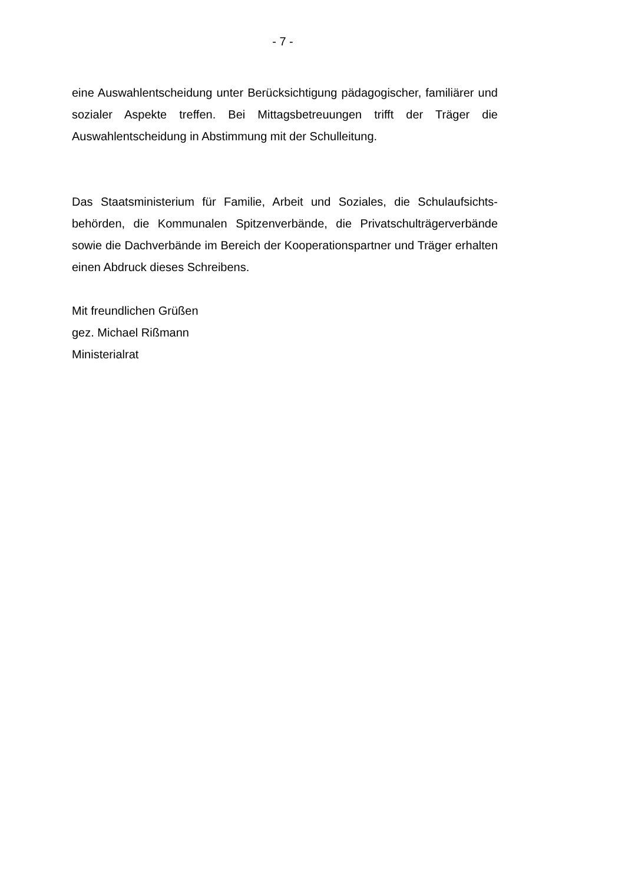- 7 -
eine Auswahlentscheidung unter Berücksichtigung pädagogischer, familiärer und sozialer Aspekte treffen. Bei Mittagsbetreuungen trifft der Träger die Auswahlentscheidung in Abstimmung mit der Schulleitung.
Das Staatsministerium für Familie, Arbeit und Soziales, die Schulaufsichts­behörden, die Kommunalen Spitzenverbände, die Privatschulträgerver­bände sowie die Dachverbände im Bereich der Kooperationspartner und Trä­ger erhalten einen Abdruck dieses Schreibens.
Mit freundlichen Grüßen
gez. Michael Rißmann
Ministerialrat